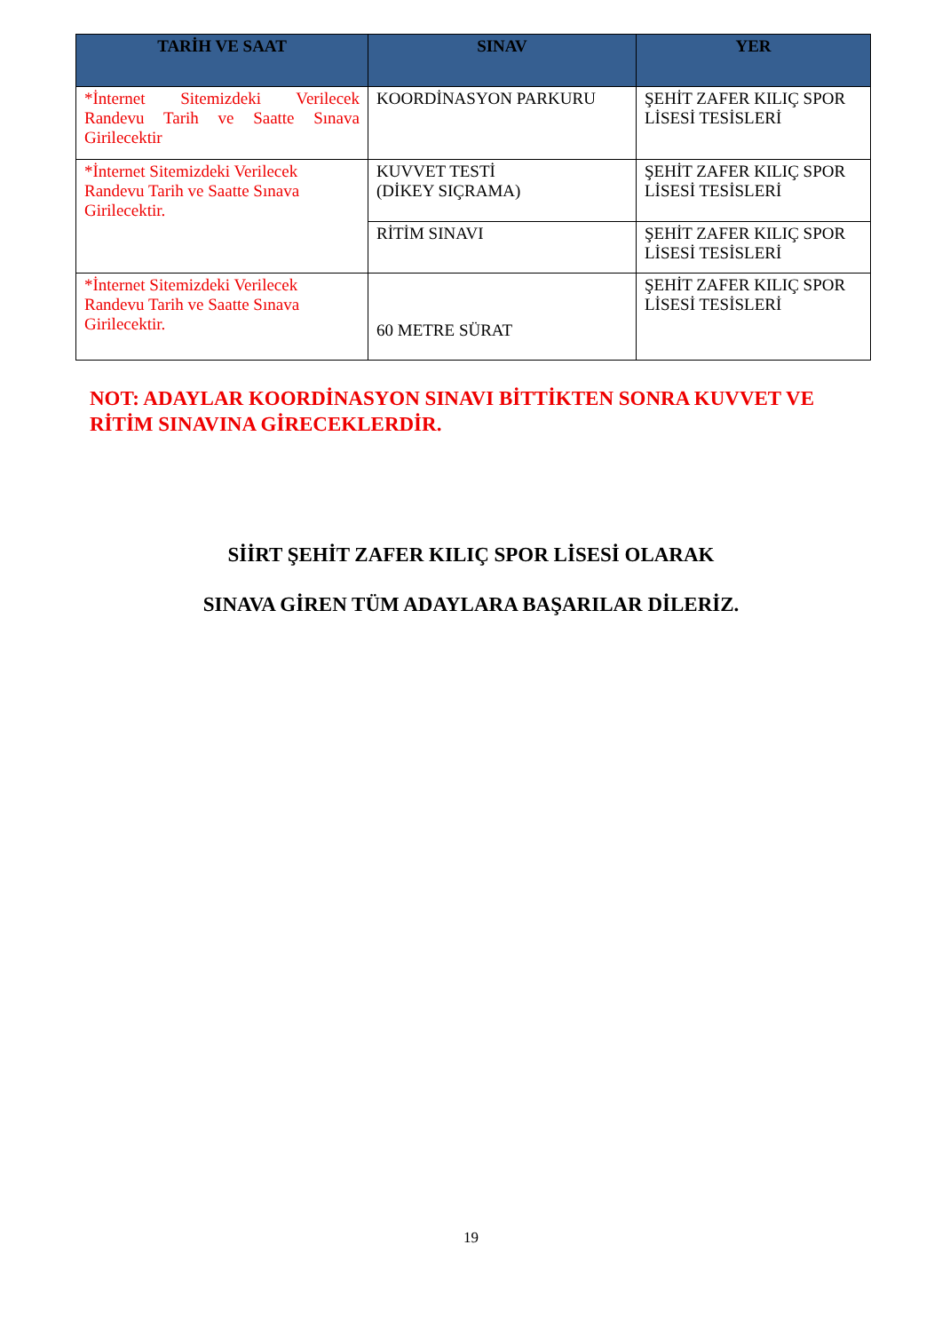| TARİH VE SAAT | SINAV | YER |
| --- | --- | --- |
| *İnternet Sitemizdeki Verilecek Randevu Tarih ve Saatte Sınava Girilecektir | KOORDİNASYON PARKURU | ŞEHİT ZAFER KILIÇ SPOR LİSESİ TESİSLERİ |
| *İnternet Sitemizdeki Verilecek Randevu Tarih ve Saatte Sınava Girilecektir. | KUVVET TESTİ (DİKEY SIÇRAMA) | ŞEHİT ZAFER KILIÇ SPOR LİSESİ TESİSLERİ |
| | RİTİM SINAVI | ŞEHİT ZAFER KILIÇ SPOR LİSESİ TESİSLERİ |
| *İnternet Sitemizdeki Verilecek Randevu Tarih ve Saatte Sınava Girilecektir. | 60 METRE SÜRAT | ŞEHİT ZAFER KILIÇ SPOR LİSESİ TESİSLERİ |
NOT: ADAYLAR KOORDİNASYON SINAVI BİTTİKTEN SONRA KUVVET VE RİTİM SINAVINA GİRECEKLERDİR.
SİİRT ŞEHİT ZAFER KILIÇ SPOR LİSESİ OLARAK
SINAVA GİREN TÜM ADAYLARA BAŞARILAR DİLERİZ.
19